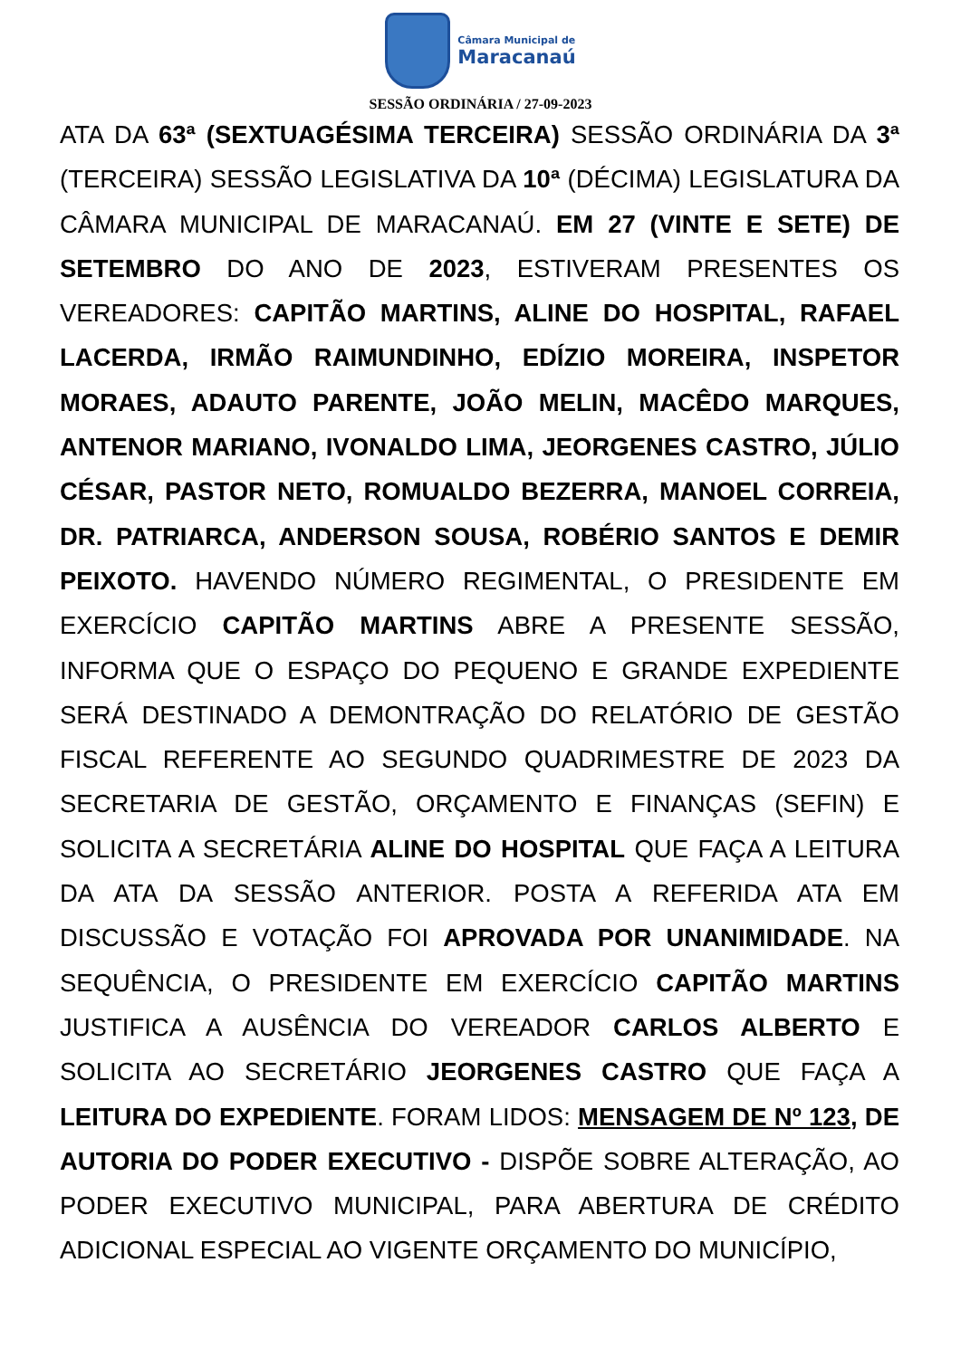Câmara Municipal de
Maracanaú
SESSÃO ORDINÁRIA / 27-09-2023
ATA DA 63ª (SEXTUAGÉSIMA TERCEIRA) SESSÃO ORDINÁRIA DA 3ª (TERCEIRA) SESSÃO LEGISLATIVA DA 10ª (DÉCIMA) LEGISLATURA DA CÂMARA MUNICIPAL DE MARACANAÚ. EM 27 (VINTE E SETE) DE SETEMBRO DO ANO DE 2023, ESTIVERAM PRESENTES OS VEREADORES: CAPITÃO MARTINS, ALINE DO HOSPITAL, RAFAEL LACERDA, IRMÃO RAIMUNDINHO, EDÍZIO MOREIRA, INSPETOR MORAES, ADAUTO PARENTE, JOÃO MELIN, MACÊDO MARQUES, ANTENOR MARIANO, IVONALDO LIMA, JEORGENES CASTRO, JÚLIO CÉSAR, PASTOR NETO, ROMUALDO BEZERRA, MANOEL CORREIA, DR. PATRIARCA, ANDERSON SOUSA, ROBÉRIO SANTOS E DEMIR PEIXOTO. HAVENDO NÚMERO REGIMENTAL, O PRESIDENTE EM EXERCÍCIO CAPITÃO MARTINS ABRE A PRESENTE SESSÃO, INFORMA QUE O ESPAÇO DO PEQUENO E GRANDE EXPEDIENTE SERÁ DESTINADO A DEMONTRAÇÃO DO RELATÓRIO DE GESTÃO FISCAL REFERENTE AO SEGUNDO QUADRIMESTRE DE 2023 DA SECRETARIA DE GESTÃO, ORÇAMENTO E FINANÇAS (SEFIN) E SOLICITA A SECRETÁRIA ALINE DO HOSPITAL QUE FAÇA A LEITURA DA ATA DA SESSÃO ANTERIOR. POSTA A REFERIDA ATA EM DISCUSSÃO E VOTAÇÃO FOI APROVADA POR UNANIMIDADE. NA SEQUÊNCIA, O PRESIDENTE EM EXERCÍCIO CAPITÃO MARTINS JUSTIFICA A AUSÊNCIA DO VEREADOR CARLOS ALBERTO E SOLICITA AO SECRETÁRIO JEORGENES CASTRO QUE FAÇA A LEITURA DO EXPEDIENTE. FORAM LIDOS: MENSAGEM DE Nº 123, DE AUTORIA DO PODER EXECUTIVO - DISPÕE SOBRE ALTERAÇÃO, AO PODER EXECUTIVO MUNICIPAL, PARA ABERTURA DE CRÉDITO ADICIONAL ESPECIAL AO VIGENTE ORÇAMENTO DO MUNICÍPIO,